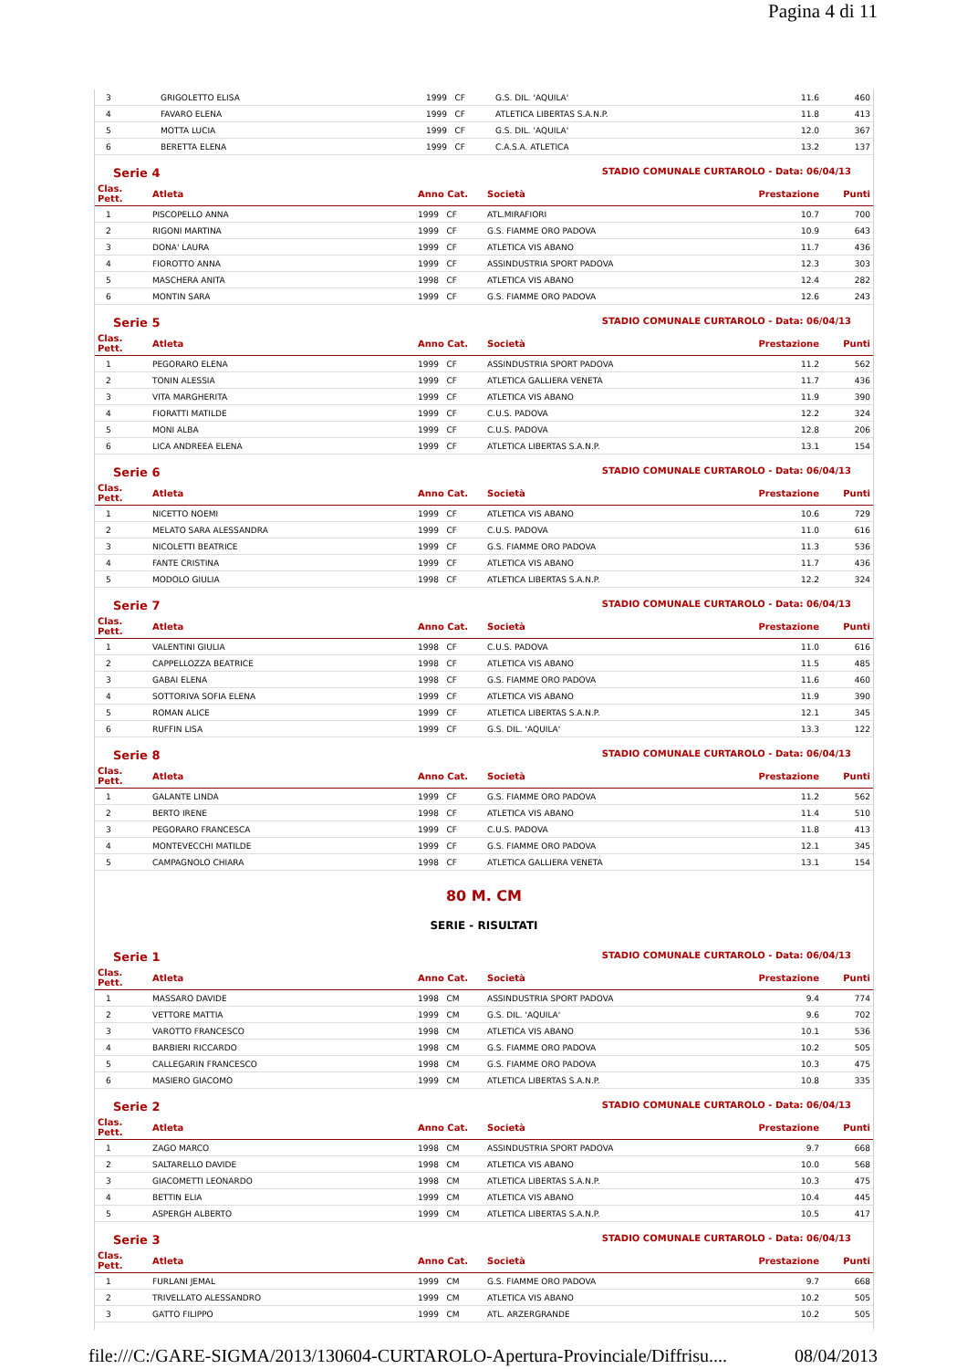Pagina 4 di 11
| 3 | GRIGOLETTO ELISA | 1999 CF | G.S. DIL. 'AQUILA' | 11.6 | 460 |
| 4 | FAVARO ELENA | 1999 CF | ATLETICA LIBERTAS S.A.N.P. | 11.8 | 413 |
| 5 | MOTTA LUCIA | 1999 CF | G.S. DIL. 'AQUILA' | 12.0 | 367 |
| 6 | BERETTA ELENA | 1999 CF | C.A.S.A. ATLETICA | 13.2 | 137 |
Serie 4 STADIO COMUNALE CURTAROLO - Data: 06/04/13
| Clas. Pett. | Atleta | Anno Cat. | Società | Prestazione | Punti |
| --- | --- | --- | --- | --- | --- |
| 1 | PISCOPELLO ANNA | 1999 CF | ATL.MIRAFIORI | 10.7 | 700 |
| 2 | RIGONI MARTINA | 1999 CF | G.S. FIAMME ORO PADOVA | 10.9 | 643 |
| 3 | DONA' LAURA | 1999 CF | ATLETICA VIS ABANO | 11.7 | 436 |
| 4 | FIOROTTO ANNA | 1999 CF | ASSINDUSTRIA SPORT PADOVA | 12.3 | 303 |
| 5 | MASCHERA ANITA | 1998 CF | ATLETICA VIS ABANO | 12.4 | 282 |
| 6 | MONTIN SARA | 1999 CF | G.S. FIAMME ORO PADOVA | 12.6 | 243 |
Serie 5 STADIO COMUNALE CURTAROLO - Data: 06/04/13
| Clas. Pett. | Atleta | Anno Cat. | Società | Prestazione | Punti |
| --- | --- | --- | --- | --- | --- |
| 1 | PEGORARO ELENA | 1999 CF | ASSINDUSTRIA SPORT PADOVA | 11.2 | 562 |
| 2 | TONIN ALESSIA | 1999 CF | ATLETICA GALLIERA VENETA | 11.7 | 436 |
| 3 | VITA MARGHERITA | 1999 CF | ATLETICA VIS ABANO | 11.9 | 390 |
| 4 | FIORATTI MATILDE | 1999 CF | C.U.S. PADOVA | 12.2 | 324 |
| 5 | MONI ALBA | 1999 CF | C.U.S. PADOVA | 12.8 | 206 |
| 6 | LICA ANDREEA ELENA | 1999 CF | ATLETICA LIBERTAS S.A.N.P. | 13.1 | 154 |
Serie 6 STADIO COMUNALE CURTAROLO - Data: 06/04/13
| Clas. Pett. | Atleta | Anno Cat. | Società | Prestazione | Punti |
| --- | --- | --- | --- | --- | --- |
| 1 | NICETTO NOEMI | 1999 CF | ATLETICA VIS ABANO | 10.6 | 729 |
| 2 | MELATO SARA ALESSANDRA | 1999 CF | C.U.S. PADOVA | 11.0 | 616 |
| 3 | NICOLETTI BEATRICE | 1999 CF | G.S. FIAMME ORO PADOVA | 11.3 | 536 |
| 4 | FANTE CRISTINA | 1999 CF | ATLETICA VIS ABANO | 11.7 | 436 |
| 5 | MODOLO GIULIA | 1998 CF | ATLETICA LIBERTAS S.A.N.P. | 12.2 | 324 |
Serie 7 STADIO COMUNALE CURTAROLO - Data: 06/04/13
| Clas. Pett. | Atleta | Anno Cat. | Società | Prestazione | Punti |
| --- | --- | --- | --- | --- | --- |
| 1 | VALENTINI GIULIA | 1998 CF | C.U.S. PADOVA | 11.0 | 616 |
| 2 | CAPPELLOZZA BEATRICE | 1998 CF | ATLETICA VIS ABANO | 11.5 | 485 |
| 3 | GABAI ELENA | 1998 CF | G.S. FIAMME ORO PADOVA | 11.6 | 460 |
| 4 | SOTTORIVA SOFIA ELENA | 1999 CF | ATLETICA VIS ABANO | 11.9 | 390 |
| 5 | ROMAN ALICE | 1999 CF | ATLETICA LIBERTAS S.A.N.P. | 12.1 | 345 |
| 6 | RUFFIN LISA | 1999 CF | G.S. DIL. 'AQUILA' | 13.3 | 122 |
Serie 8 STADIO COMUNALE CURTAROLO - Data: 06/04/13
| Clas. Pett. | Atleta | Anno Cat. | Società | Prestazione | Punti |
| --- | --- | --- | --- | --- | --- |
| 1 | GALANTE LINDA | 1999 CF | G.S. FIAMME ORO PADOVA | 11.2 | 562 |
| 2 | BERTO IRENE | 1998 CF | ATLETICA VIS ABANO | 11.4 | 510 |
| 3 | PEGORARO FRANCESCA | 1999 CF | C.U.S. PADOVA | 11.8 | 413 |
| 4 | MONTEVECCHI MATILDE | 1999 CF | G.S. FIAMME ORO PADOVA | 12.1 | 345 |
| 5 | CAMPAGNOLO CHIARA | 1998 CF | ATLETICA GALLIERA VENETA | 13.1 | 154 |
80 M. CM
SERIE - RISULTATI
Serie 1 STADIO COMUNALE CURTAROLO - Data: 06/04/13
| Clas. Pett. | Atleta | Anno Cat. | Società | Prestazione | Punti |
| --- | --- | --- | --- | --- | --- |
| 1 | MASSARO DAVIDE | 1998 CM | ASSINDUSTRIA SPORT PADOVA | 9.4 | 774 |
| 2 | VETTORE MATTIA | 1999 CM | G.S. DIL. 'AQUILA' | 9.6 | 702 |
| 3 | VAROTTO FRANCESCO | 1998 CM | ATLETICA VIS ABANO | 10.1 | 536 |
| 4 | BARBIERI RICCARDO | 1998 CM | G.S. FIAMME ORO PADOVA | 10.2 | 505 |
| 5 | CALLEGARIN FRANCESCO | 1998 CM | G.S. FIAMME ORO PADOVA | 10.3 | 475 |
| 6 | MASIERO GIACOMO | 1999 CM | ATLETICA LIBERTAS S.A.N.P. | 10.8 | 335 |
Serie 2 STADIO COMUNALE CURTAROLO - Data: 06/04/13
| Clas. Pett. | Atleta | Anno Cat. | Società | Prestazione | Punti |
| --- | --- | --- | --- | --- | --- |
| 1 | ZAGO MARCO | 1998 CM | ASSINDUSTRIA SPORT PADOVA | 9.7 | 668 |
| 2 | SALTARELLO DAVIDE | 1998 CM | ATLETICA VIS ABANO | 10.0 | 568 |
| 3 | GIACOMETTI LEONARDO | 1998 CM | ATLETICA LIBERTAS S.A.N.P. | 10.3 | 475 |
| 4 | BETTIN ELIA | 1999 CM | ATLETICA VIS ABANO | 10.4 | 445 |
| 5 | ASPERGH ALBERTO | 1999 CM | ATLETICA LIBERTAS S.A.N.P. | 10.5 | 417 |
Serie 3 STADIO COMUNALE CURTAROLO - Data: 06/04/13
| Clas. Pett. | Atleta | Anno Cat. | Società | Prestazione | Punti |
| --- | --- | --- | --- | --- | --- |
| 1 | FURLANI JEMAL | 1999 CM | G.S. FIAMME ORO PADOVA | 9.7 | 668 |
| 2 | TRIVELLATO ALESSANDRO | 1999 CM | ATLETICA VIS ABANO | 10.2 | 505 |
| 3 | GATTO FILIPPO | 1999 CM | ATL. ARZERGRANDE | 10.2 | 505 |
file:///C:/GARE-SIGMA/2013/130604-CURTAROLO-Apertura-Provinciale/Diffrisu.... 08/04/2013